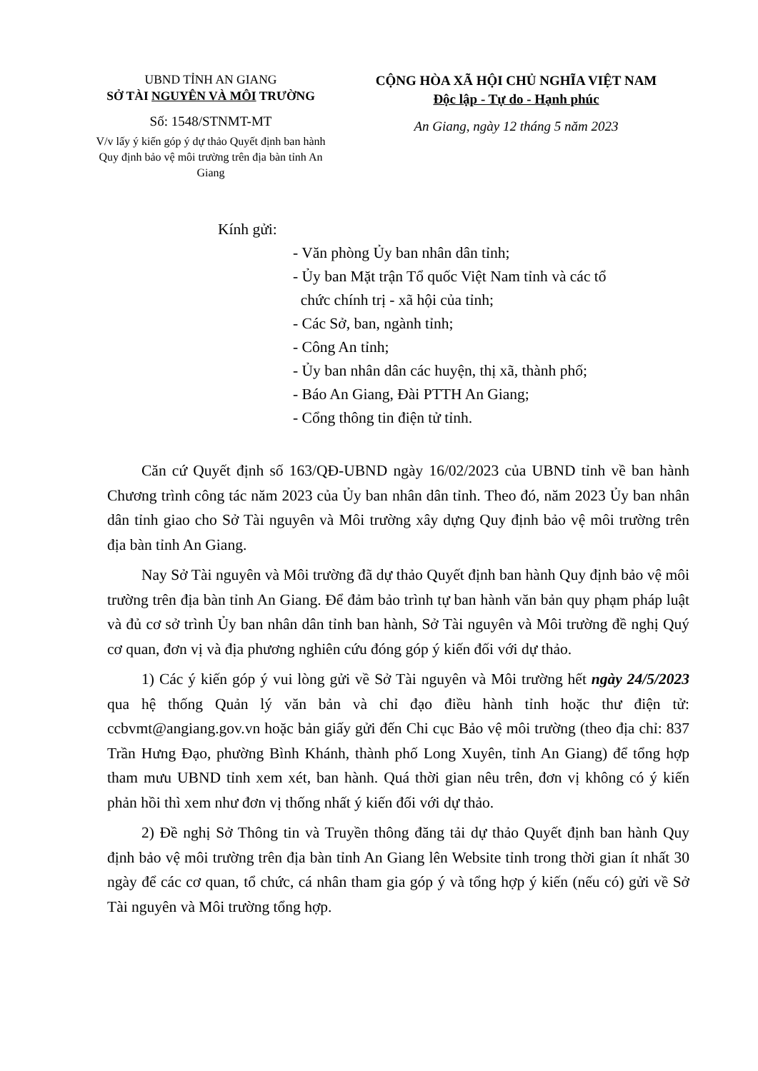UBND TỈNH AN GIANG
SỞ TÀI NGUYÊN VÀ MÔI TRƯỜNG
Số: 1548/STNMT-MT
V/v lấy ý kiến góp ý dự thảo Quyết định ban hành Quy định bảo vệ môi trường trên địa bàn tỉnh An Giang
CỘNG HÒA XÃ HỘI CHỦ NGHĨA VIỆT NAM
Độc lập - Tự do - Hạnh phúc
An Giang, ngày 12 tháng 5 năm 2023
Kính gửi:
- Văn phòng Ủy ban nhân dân tỉnh;
- Ủy ban Mặt trận Tổ quốc Việt Nam tỉnh và các tổ
chức chính trị - xã hội của tỉnh;
- Các Sở, ban, ngành tỉnh;
- Công An tỉnh;
- Ủy ban nhân dân các huyện, thị xã, thành phố;
- Báo An Giang, Đài PTTH An Giang;
- Cổng thông tin điện tử tỉnh.
Căn cứ Quyết định số 163/QĐ-UBND ngày 16/02/2023 của UBND tỉnh về ban hành Chương trình công tác năm 2023 của Ủy ban nhân dân tỉnh. Theo đó, năm 2023 Ủy ban nhân dân tỉnh giao cho Sở Tài nguyên và Môi trường xây dựng Quy định bảo vệ môi trường trên địa bàn tỉnh An Giang.
Nay Sở Tài nguyên và Môi trường đã dự thảo Quyết định ban hành Quy định bảo vệ môi trường trên địa bàn tỉnh An Giang. Để đảm bảo trình tự ban hành văn bản quy phạm pháp luật và đủ cơ sở trình Ủy ban nhân dân tỉnh ban hành, Sở Tài nguyên và Môi trường đề nghị Quý cơ quan, đơn vị và địa phương nghiên cứu đóng góp ý kiến đối với dự thảo.
1) Các ý kiến góp ý vui lòng gửi về Sở Tài nguyên và Môi trường hết ngày 24/5/2023 qua hệ thống Quản lý văn bản và chỉ đạo điều hành tỉnh hoặc thư điện tử: ccbvmt@angiang.gov.vn hoặc bản giấy gửi đến Chi cục Bảo vệ môi trường (theo địa chỉ: 837 Trần Hưng Đạo, phường Bình Khánh, thành phố Long Xuyên, tỉnh An Giang) để tổng hợp tham mưu UBND tỉnh xem xét, ban hành. Quá thời gian nêu trên, đơn vị không có ý kiến phản hồi thì xem như đơn vị thống nhất ý kiến đối với dự thảo.
2) Đề nghị Sở Thông tin và Truyền thông đăng tải dự thảo Quyết định ban hành Quy định bảo vệ môi trường trên địa bàn tỉnh An Giang lên Website tỉnh trong thời gian ít nhất 30 ngày để các cơ quan, tổ chức, cá nhân tham gia góp ý và tổng hợp ý kiến (nếu có) gửi về Sở Tài nguyên và Môi trường tổng hợp.